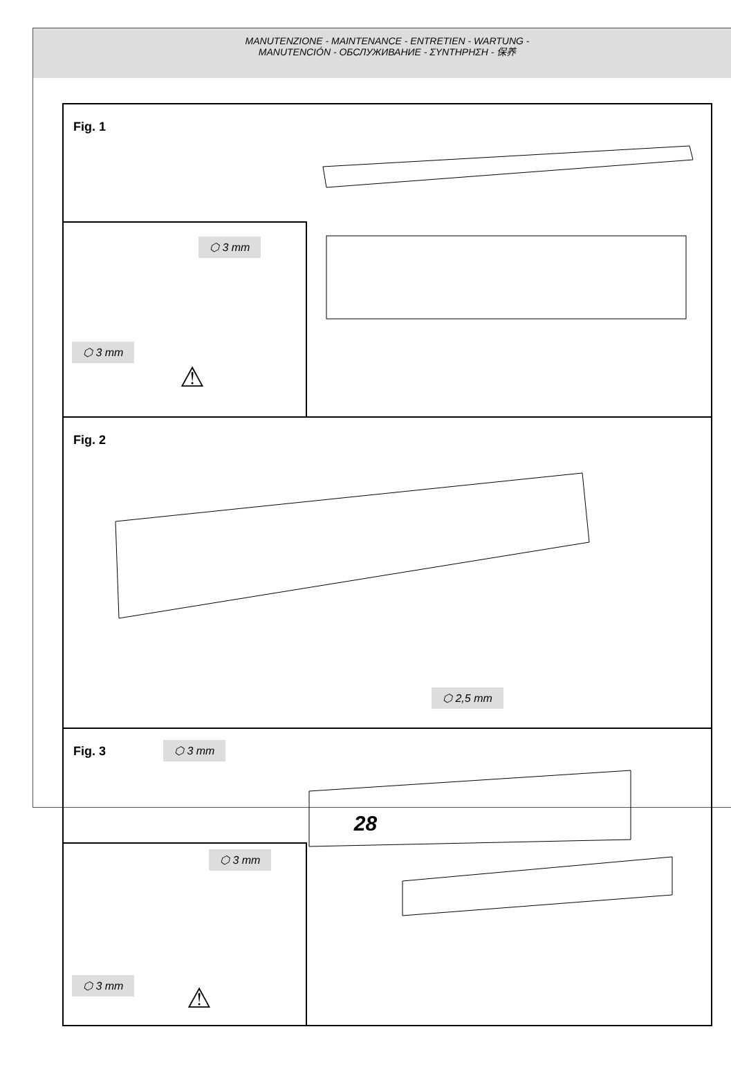MANUTENZIONE - MAINTENANCE - ENTRETIEN - WARTUNG -
MANUTENCIÓN - ОБСЛУЖИВАНИЕ - ΣΥΝΤΗΡΗΣΗ - 保养
Fig. 1
⬡ 3 mm
⬡ 3 mm
⚠
Fig. 2
⬡ 2,5 mm
Fig. 3
⬡ 3 mm
⬡ 3 mm
⬡ 3 mm
⚠
28